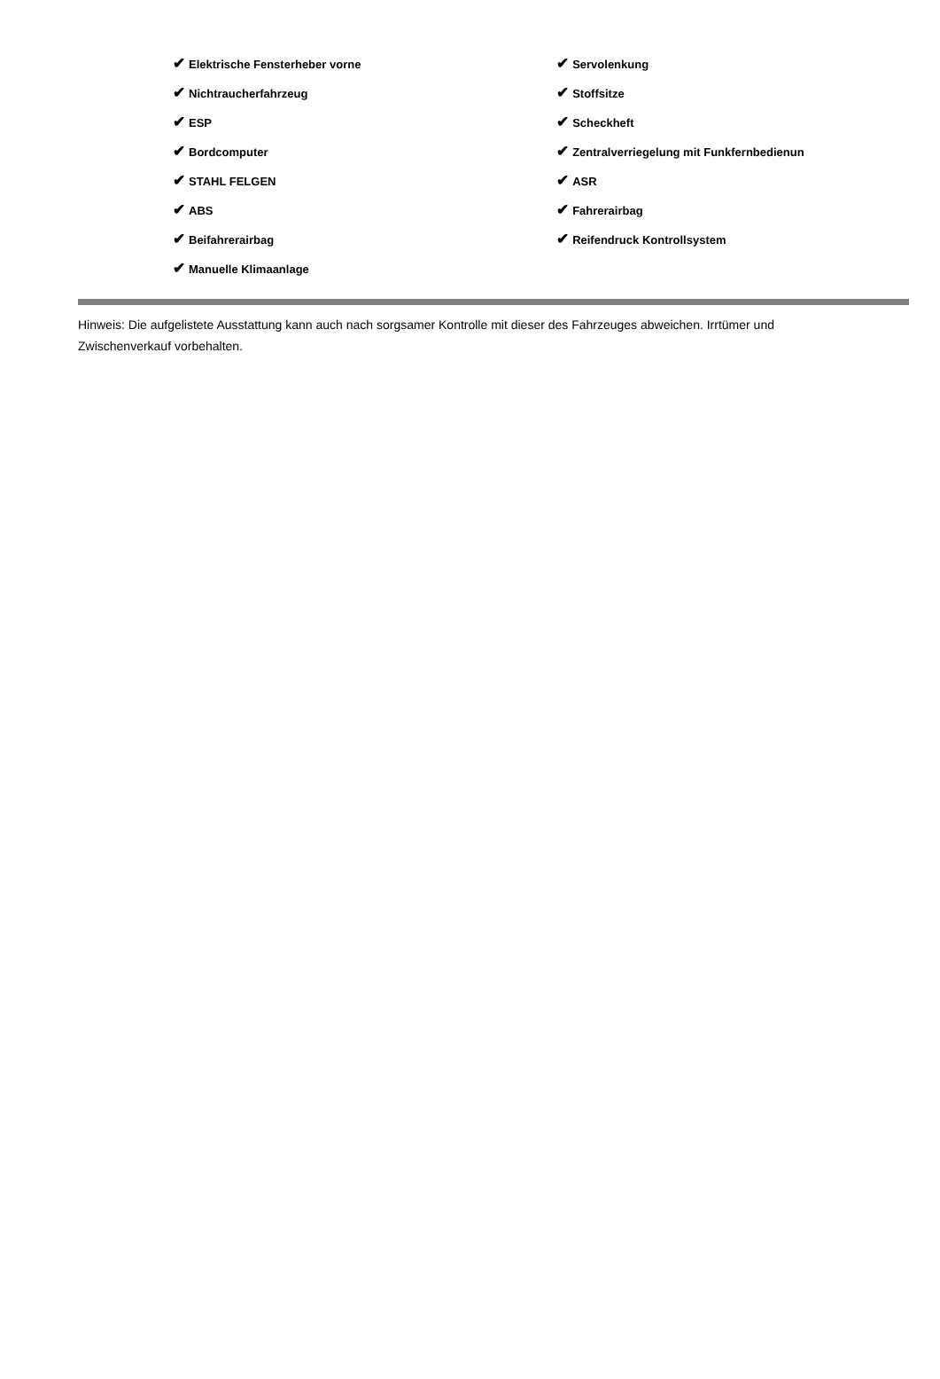| ✔ Elektrische Fensterheber vorne | ✔ Servolenkung |
| ✔ Nichtraucherfahrzeug | ✔ Stoffsitze |
| ✔ ESP | ✔ Scheckheft |
| ✔ Bordcomputer | ✔ Zentralverriegelung mit Funkfernbedienun |
| ✔ STAHL FELGEN | ✔ ASR |
| ✔ ABS | ✔ Fahrerairbag |
| ✔ Beifahrerairbag | ✔ Reifendruck Kontrollsystem |
| ✔ Manuelle Klimaanlage | |
Hinweis: Die aufgelistete Ausstattung kann auch nach sorgsamer Kontrolle mit dieser des Fahrzeuges abweichen. Irrtümer und Zwischenverkauf vorbehalten.